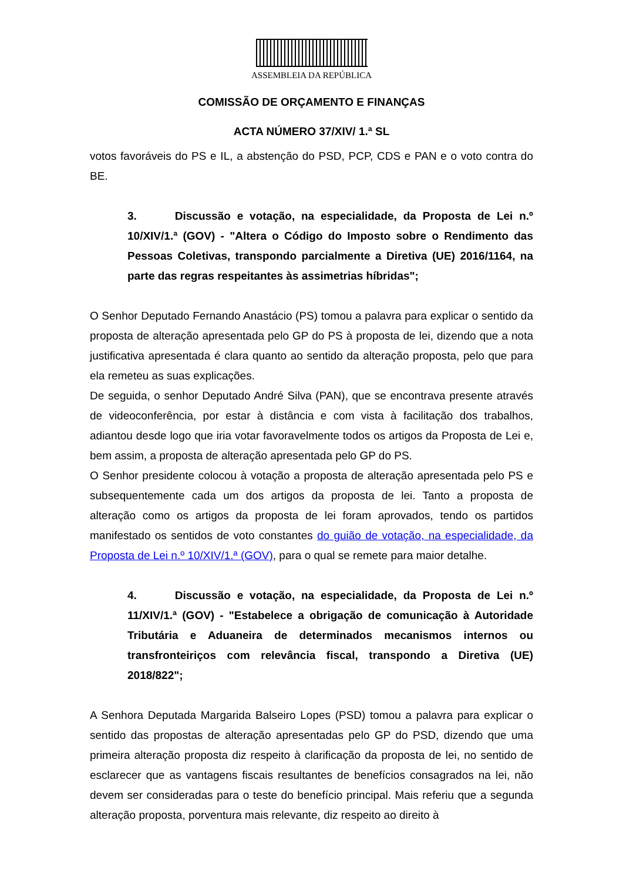ASSEMBLEIA DA REPÚBLICA
COMISSÃO DE ORÇAMENTO E FINANÇAS
ACTA NÚMERO 37/XIV/ 1.ª SL
votos favoráveis do PS e IL, a abstenção do PSD, PCP, CDS e PAN e o voto contra do BE.
3. Discussão e votação, na especialidade, da Proposta de Lei n.º 10/XIV/1.ª (GOV) - "Altera o Código do Imposto sobre o Rendimento das Pessoas Coletivas, transpondo parcialmente a Diretiva (UE) 2016/1164, na parte das regras respeitantes às assimetrias híbridas";
O Senhor Deputado Fernando Anastácio (PS) tomou a palavra para explicar o sentido da proposta de alteração apresentada pelo GP do PS à proposta de lei, dizendo que a nota justificativa apresentada é clara quanto ao sentido da alteração proposta, pelo que para ela remeteu as suas explicações.
De seguida, o senhor Deputado André Silva (PAN), que se encontrava presente através de videoconferência, por estar à distância e com vista à facilitação dos trabalhos, adiantou desde logo que iria votar favoravelmente todos os artigos da Proposta de Lei e, bem assim, a proposta de alteração apresentada pelo GP do PS.
O Senhor presidente colocou à votação a proposta de alteração apresentada pelo PS e subsequentemente cada um dos artigos da proposta de lei. Tanto a proposta de alteração como os artigos da proposta de lei foram aprovados, tendo os partidos manifestado os sentidos de voto constantes do guião de votação, na especialidade, da Proposta de Lei n.º 10/XIV/1.ª (GOV), para o qual se remete para maior detalhe.
4. Discussão e votação, na especialidade, da Proposta de Lei n.º 11/XIV/1.ª (GOV) - "Estabelece a obrigação de comunicação à Autoridade Tributária e Aduaneira de determinados mecanismos internos ou transfronteiriços com relevância fiscal, transpondo a Diretiva (UE) 2018/822";
A Senhora Deputada Margarida Balseiro Lopes (PSD) tomou a palavra para explicar o sentido das propostas de alteração apresentadas pelo GP do PSD, dizendo que uma primeira alteração proposta diz respeito à clarificação da proposta de lei, no sentido de esclarecer que as vantagens fiscais resultantes de benefícios consagrados na lei, não devem ser consideradas para o teste do benefício principal. Mais referiu que a segunda alteração proposta, porventura mais relevante, diz respeito ao direito à